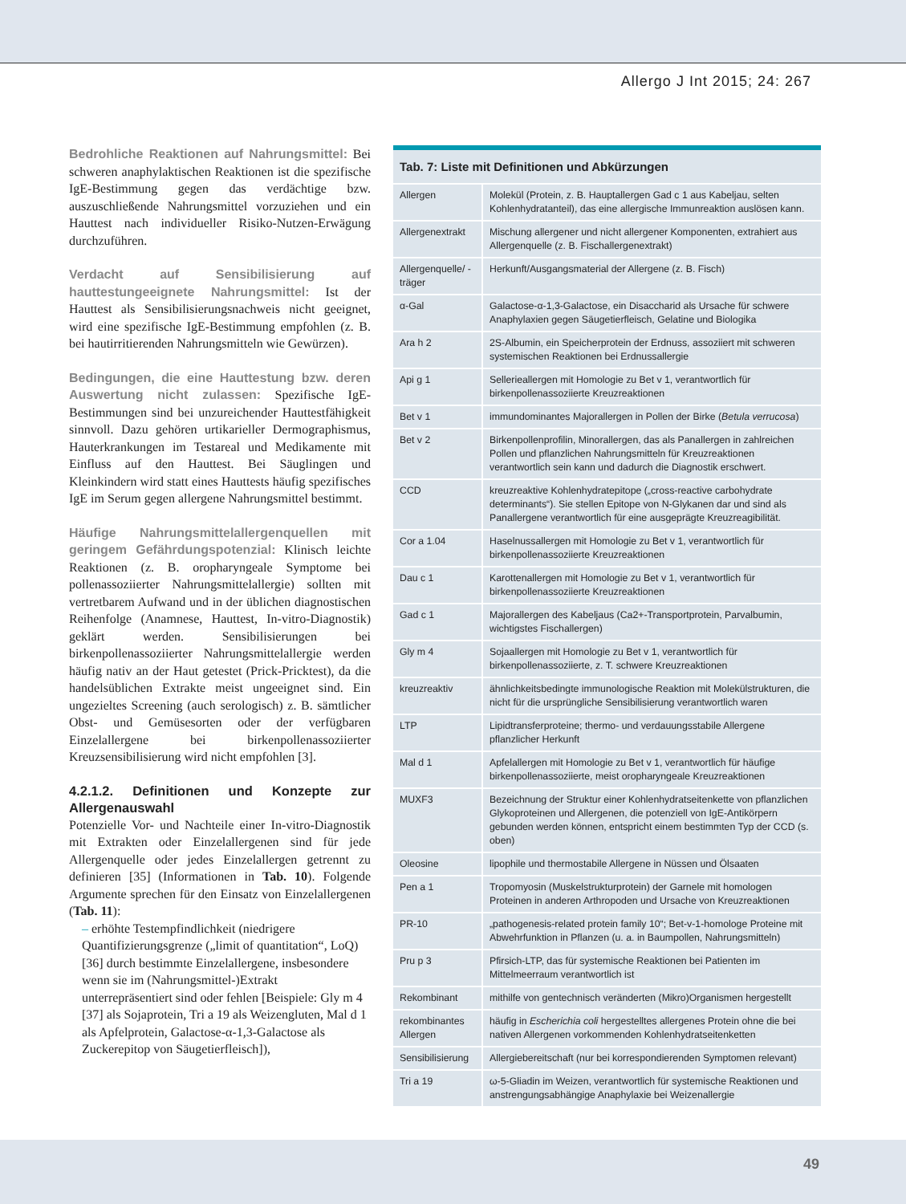Allergo J Int 2015; 24: 267
Bedrohliche Reaktionen auf Nahrungsmittel: Bei schweren anaphylaktischen Reaktionen ist die spezifische IgE-Bestimmung gegen das verdächtige bzw. auszuschließende Nahrungsmittel vorzuziehen und ein Hauttest nach individueller Risiko-Nutzen-Erwägung durchzuführen.
Verdacht auf Sensibilisierung auf hauttestungeeignete Nahrungsmittel: Ist der Hauttest als Sensibilisierungsnachweis nicht geeignet, wird eine spezifische IgE-Bestimmung empfohlen (z. B. bei hautirritierenden Nahrungsmitteln wie Gewürzen).
Bedingungen, die eine Hauttestung bzw. deren Auswertung nicht zulassen: Spezifische IgE-Bestimmungen sind bei unzureichender Hauttestfähigkeit sinnvoll. Dazu gehören urtikarieller Dermographismus, Hauterkrankungen im Testareal und Medikamente mit Einfluss auf den Hauttest. Bei Säuglingen und Kleinkindern wird statt eines Hauttests häufig spezifisches IgE im Serum gegen allergene Nahrungsmittel bestimmt.
Häufige Nahrungsmittelallergenquellen mit geringem Gefährdungspotenzial: Klinisch leichte Reaktionen (z. B. oropharyngeale Symptome bei pollenassoziierter Nahrungsmittelallergie) sollten mit vertretbarem Aufwand und in der üblichen diagnostischen Reihenfolge (Anamnese, Hauttest, In-vitro-Diagnostik) geklärt werden. Sensibilisierungen bei birkenpollenassoziierter Nahrungsmittelallergie werden häufig nativ an der Haut getestet (Prick-Pricktest), da die handelsüblichen Extrakte meist ungeeignet sind. Ein ungezieltes Screening (auch serologisch) z. B. sämtlicher Obst- und Gemüsesorten oder der verfügbaren Einzelallergene bei birkenpollenassoziierter Kreuzsensibilisierung wird nicht empfohlen [3].
4.2.1.2. Definitionen und Konzepte zur Allergenauswahl
Potenzielle Vor- und Nachteile einer In-vitro-Diagnostik mit Extrakten oder Einzelallergenen sind für jede Allergenquelle oder jedes Einzelallergen getrennt zu definieren [35] (Informationen in Tab. 10). Folgende Argumente sprechen für den Einsatz von Einzelallergenen (Tab. 11):
– erhöhte Testempfindlichkeit (niedrigere Quantifizierungsgrenze („limit of quantitation“, LoQ) [36] durch bestimmte Einzelallergene, insbesondere wenn sie im (Nahrungsmittel-)Extrakt unterrepräsentiert sind oder fehlen [Beispiele: Gly m 4 [37] als Sojaprotein, Tri a 19 als Weizengluten, Mal d 1 als Apfelprotein, Galactose-α-1,3-Galactose als Zuckerepitop von Säugetierfleisch]),
| Tab. 7: Liste mit Definitionen und Abkürzungen | |
| --- | --- |
| Allergen | Molekül (Protein, z. B. Hauptallergen Gad c 1 aus Kabeljau, selten Kohlenhydratanteil), das eine allergische Immunreaktion auslösen kann. |
| Allergenextrakt | Mischung allergener und nicht allergener Komponenten, extrahiert aus Allergenquelle (z. B. Fischallergenextrakt) |
| Allergenquelle/ -träger | Herkunft/Ausgangsmaterial der Allergene (z. B. Fisch) |
| α-Gal | Galactose-α-1,3-Galactose, ein Disaccharid als Ursache für schwere Anaphylaxien gegen Säugetierfleisch, Gelatine und Biologika |
| Ara h 2 | 2S-Albumin, ein Speicherprotein der Erdnuss, assoziiert mit schweren systemischen Reaktionen bei Erdnussallergie |
| Api g 1 | Sellerieallergen mit Homologie zu Bet v 1, verantwortlich für birkenpollenassoziierte Kreuzreaktionen |
| Bet v 1 | immundominantes Majorallergen in Pollen der Birke ( Betula verrucosa ) |
| Bet v 2 | Birkenpollenprofilin, Minorallergen, das als Panallergen in zahlreichen Pollen und pflanzlichen Nahrungsmitteln für Kreuzreaktionen verantwortlich sein kann und dadurch die Diagnostik erschwert. |
| CCD | kreuzreaktive Kohlenhydratepitope („cross-reactive carbohydrate determinants“). Sie stellen Epitope von N-Glykanen dar und sind als Panallergene verantwortlich für eine ausgeprägte Kreuzreagibilität. |
| Cor a 1.04 | Haselnussallergen mit Homologie zu Bet v 1, verantwortlich für birkenpollenassoziierte Kreuzreaktionen |
| Dau c 1 | Karottenallergen mit Homologie zu Bet v 1, verantwortlich für birkenpollenassoziierte Kreuzreaktionen |
| Gad c 1 | Majorallergen des Kabeljaus (Ca2+-Transportprotein, Parvalbumin, wichtigstes Fischallergen) |
| Gly m 4 | Sojaallergen mit Homologie zu Bet v 1, verantwortlich für birkenpollenassoziierte, z. T. schwere Kreuzreaktionen |
| kreuzreaktiv | ähnlichkeitsbedingte immunologische Reaktion mit Molekülstrukturen, die nicht für die ursprüngliche Sensibilisierung verantwortlich waren |
| LTP | Lipidtransferproteine; thermo- und verdauungsstabile Allergene pflanzlicher Herkunft |
| Mal d 1 | Apfelallergen mit Homologie zu Bet v 1, verantwortlich für häufige birkenpollenassoziierte, meist oropharyngeale Kreuzreaktionen |
| MUXF3 | Bezeichnung der Struktur einer Kohlenhydratseitenkette von pflanzlichen Glykoproteinen und Allergenen, die potenziell von IgE-Antikörpern gebunden werden können, entspricht einem bestimmten Typ der CCD (s. oben) |
| Oleosine | lipophile und thermostabile Allergene in Nüssen und Ölsaaten |
| Pen a 1 | Tropomyosin (Muskelstrukturprotein) der Garnele mit homologen Proteinen in anderen Arthropoden und Ursache von Kreuzreaktionen |
| PR-10 | „pathogenesis-related protein family 10“; Bet-v-1-homologe Proteine mit Abwehrfunktion in Pflanzen (u. a. in Baumpollen, Nahrungsmitteln) |
| Pru p 3 | Pfirsich-LTP, das für systemische Reaktionen bei Patienten im Mittelmeerraum verantwortlich ist |
| Rekombinant | mithilfe von gentechnisch veränderten (Mikro)Organismen hergestellt |
| rekombinantes Allergen | häufig in Escherichia coli hergestelltes allergenes Protein ohne die bei nativen Allergenen vorkommenden Kohlenhydratseitenketten |
| Sensibilisierung | Allergiebereitschaft (nur bei korrespondierenden Symptomen relevant) |
| Tri a 19 | ω-5-Gliadin im Weizen, verantwortlich für systemische Reaktionen und anstrengungsabhängige Anaphylaxie bei Weizenallergie |
49